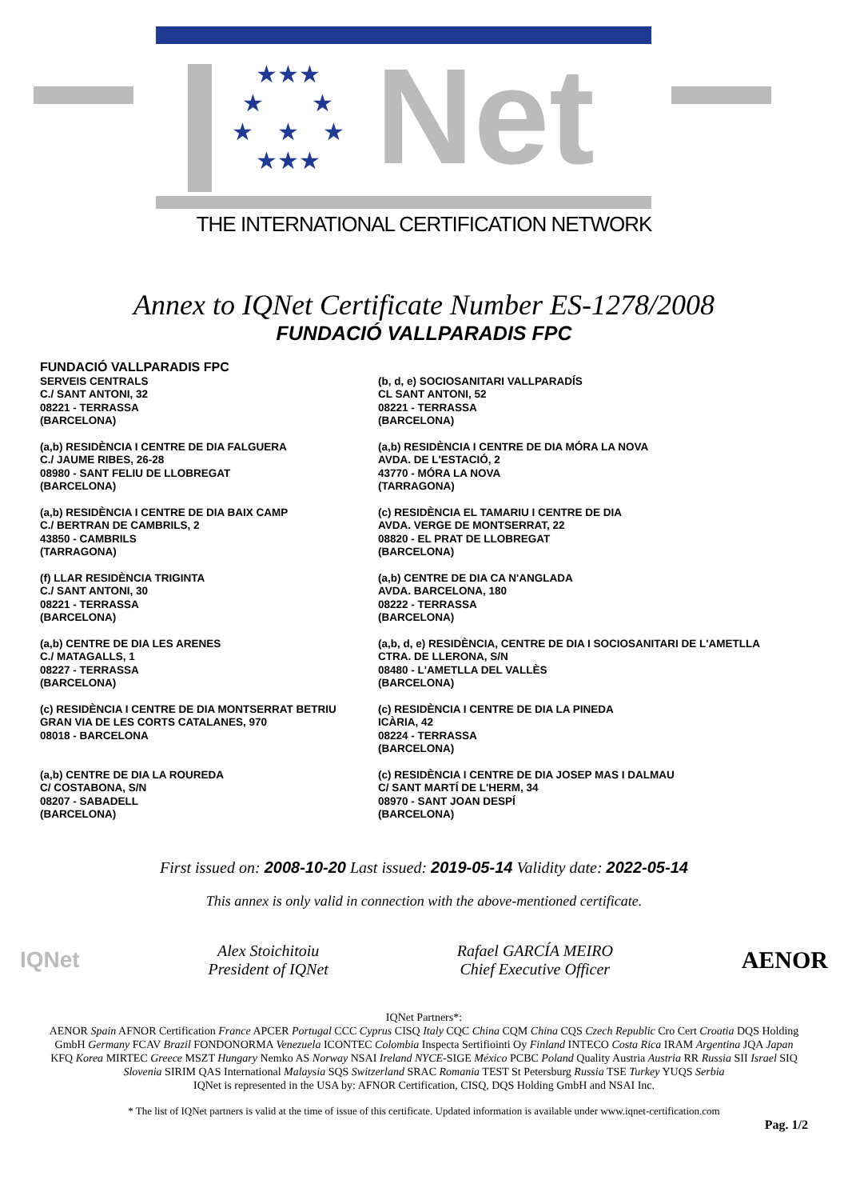★★★
★　　★
★　★　★
★★★
Net
THE INTERNATIONAL CERTIFICATION NETWORK
Annex to IQNet Certificate Number ES-1278/2008
FUNDACIÓ VALLPARADIS FPC
FUNDACIÓ VALLPARADIS FPC
SERVEIS CENTRALS
C./ SANT ANTONI, 32
08221 - TERRASSA
(BARCELONA)
(a,b) RESIDÈNCIA I CENTRE DE DIA FALGUERA
C./ JAUME RIBES, 26-28
08980 - SANT FELIU DE LLOBREGAT
(BARCELONA)
(a,b) RESIDÈNCIA I CENTRE DE DIA BAIX CAMP
C./ BERTRAN DE CAMBRILS, 2
43850 - CAMBRILS
(TARRAGONA)
(f) LLAR RESIDÈNCIA TRIGINTA
C./ SANT ANTONI, 30
08221 - TERRASSA
(BARCELONA)
(a,b) CENTRE DE DIA LES ARENES
C./ MATAGALLS, 1
08227 - TERRASSA
(BARCELONA)
(c) RESIDÈNCIA I CENTRE DE DIA MONTSERRAT BETRIU
GRAN VIA DE LES CORTS CATALANES, 970
08018 - BARCELONA
(a,b) CENTRE DE DIA LA ROUREDA
C/ COSTABONA, S/N
08207 - SABADELL
(BARCELONA)
(b, d, e) SOCIOSANITARI VALLPARADÍS
CL SANT ANTONI, 52
08221 - TERRASSA
(BARCELONA)
(a,b) RESIDÈNCIA I CENTRE DE DIA MÓRA LA NOVA
AVDA. DE L'ESTACIÓ, 2
43770 - MÓRA LA NOVA
(TARRAGONA)
(c) RESIDÈNCIA EL TAMARIU I CENTRE DE DIA
AVDA. VERGE DE MONTSERRAT, 22
08820 - EL PRAT DE LLOBREGAT
(BARCELONA)
(a,b) CENTRE DE DIA CA N'ANGLADA
AVDA. BARCELONA, 180
08222 - TERRASSA
(BARCELONA)
(a,b, d, e) RESIDÈNCIA, CENTRE DE DIA I SOCIOSANITARI DE L'AMETLLA
CTRA. DE LLERONA, S/N
08480 - L'AMETLLA DEL VALLÈS
(BARCELONA)
(c) RESIDÈNCIA I CENTRE DE DIA LA PINEDA
ICÀRIA, 42
08224 - TERRASSA
(BARCELONA)
(c) RESIDÈNCIA I CENTRE DE DIA JOSEP MAS I DALMAU
C/ SANT MARTÍ DE L'HERM, 34
08970 - SANT JOAN DESPÍ
(BARCELONA)
First issued on: 2008-10-20 Last issued: 2019-05-14 Validity date: 2022-05-14
This annex is only valid in connection with the above-mentioned certificate.
IQNet
Alex Stoichitoiu
President of IQNet
Rafael GARCÍA MEIRO
Chief Executive Officer
AENOR
IQNet Partners*:
AENOR Spain AFNOR Certification France APCER Portugal CCC Cyprus CISQ Italy CQC China CQM China CQS Czech Republic Cro Cert Croatia DQS Holding GmbH Germany FCAV Brazil FONDONORMA Venezuela ICONTEC Colombia Inspecta Sertifiointi Oy Finland INTECO Costa Rica IRAM Argentina JQA Japan KFQ Korea MIRTEC Greece MSZT Hungary Nemko AS Norway NSAI Ireland NYCE-SIGE México PCBC Poland Quality Austria Austria RR Russia SII Israel SIQ Slovenia SIRIM QAS International Malaysia SQS Switzerland SRAC Romania TEST St Petersburg Russia TSE Turkey YUQS Serbia
IQNet is represented in the USA by: AFNOR Certification, CISQ, DQS Holding GmbH and NSAI Inc.
* The list of IQNet partners is valid at the time of issue of this certificate. Updated information is available under www.iqnet-certification.com
Pag. 1/2